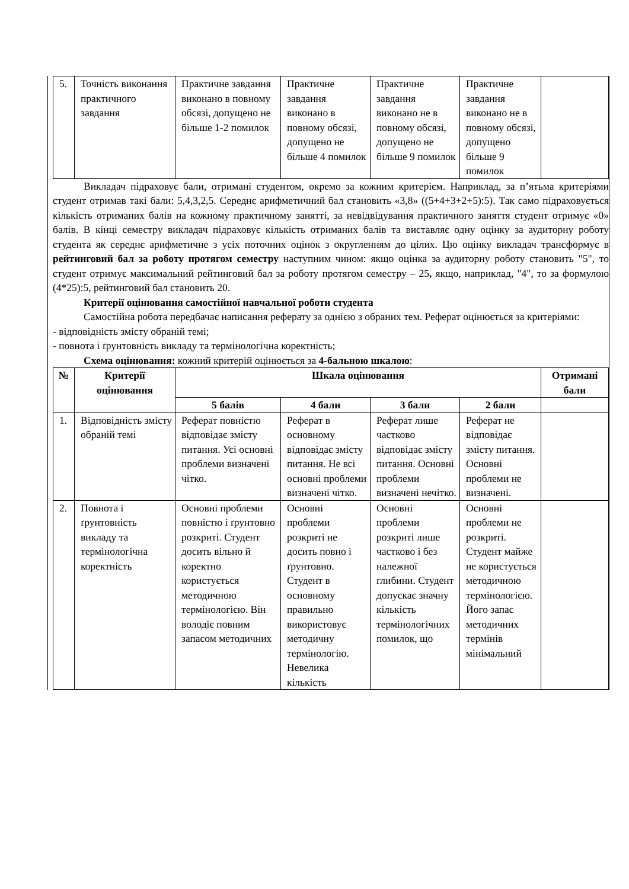| 5. | Точність виконання практичного завдання | Практичне завдання виконано в повному обсязі, допущено не більше 1-2 помилок | Практичне завдання виконано в повному обсязі, допущено не більше 4 помилок | Практичне завдання виконано не в повному обсязі, допущено не більше 9 помилок | Практичне завдання виконано не в повному обсязі, допущено більше 9 помилок | |
Викладач підраховує бали, отримані студентом, окремо за кожним критерієм. Наприклад, за п’ятьма критеріями студент отримав такі бали: 5,4,3,2,5. Середнє арифметичний бал становить «3,8» ((5+4+3+2+5):5). Так само підраховується кількість отриманих балів на кожному практичному занятті, за невідвідування практичного заняття студент отримує «0» балів. В кінці семестру викладач підраховує кількість отриманих балів та виставляє одну оцінку за аудиторну роботу студента як середнє арифметичне з усіх поточних оцінок з округленням до цілих. Цю оцінку викладач трансформує в рейтинговий бал за роботу протягом семестру наступним чином: якщо оцінка за аудиторну роботу становить "5", то студент отримує максимальний рейтинговий бал за роботу протягом семестру – 25, якщо, наприклад, "4", то за формулою (4*25):5, рейтинговий бал становить 20.
Критерії оцінювання самостійної навчальної роботи студента
Самостійна робота передбачає написання реферату за однією з обраних тем. Реферат оцінюється за критеріями:
- відповідність змісту обраній темі;
- повнота і ґрунтовність викладу та термінологічна коректність;
Схема оцінювання: кожний критерій оцінюється за 4-бальною шкалою:
| № | Критерії оцінювання | Шкала оцінювання | | | | Отримані бали |
| --- | --- | --- | --- | --- | --- | --- |
| | | 5 балів | 4 бали | 3 бали | 2 бали | |
| 1. | Відповідність змісту обраній темі | Реферат повністю відповідає змісту питання. Усі основні проблеми визначені чітко. | Реферат в основному відповідає змісту питання. Не всі основні проблеми визначені чітко. | Реферат лише частково відповідає змісту питання. Основні проблеми визначені нечітко. | Реферат не відповідає змісту питання. Основні проблеми не визначені. | |
| 2. | Повнота і ґрунтовність викладу та термінологічна коректність | Основні проблеми повністю і ґрунтовно розкриті. Студент досить вільно й коректно користується методичною термінологією. Він володіє повним запасом методичних | Основні проблеми розкриті не досить повно і ґрунтовно. Студент в основному правильно використовує методичну термінологію. Невелика кількість | Основні проблеми розкриті лише частково і без належної глибини. Студент допускає значну кількість термінологічних помилок, що | Основні проблеми не розкриті. Студент майже не користується методичною термінологією. Його запас методичних термінів мінімальний | |